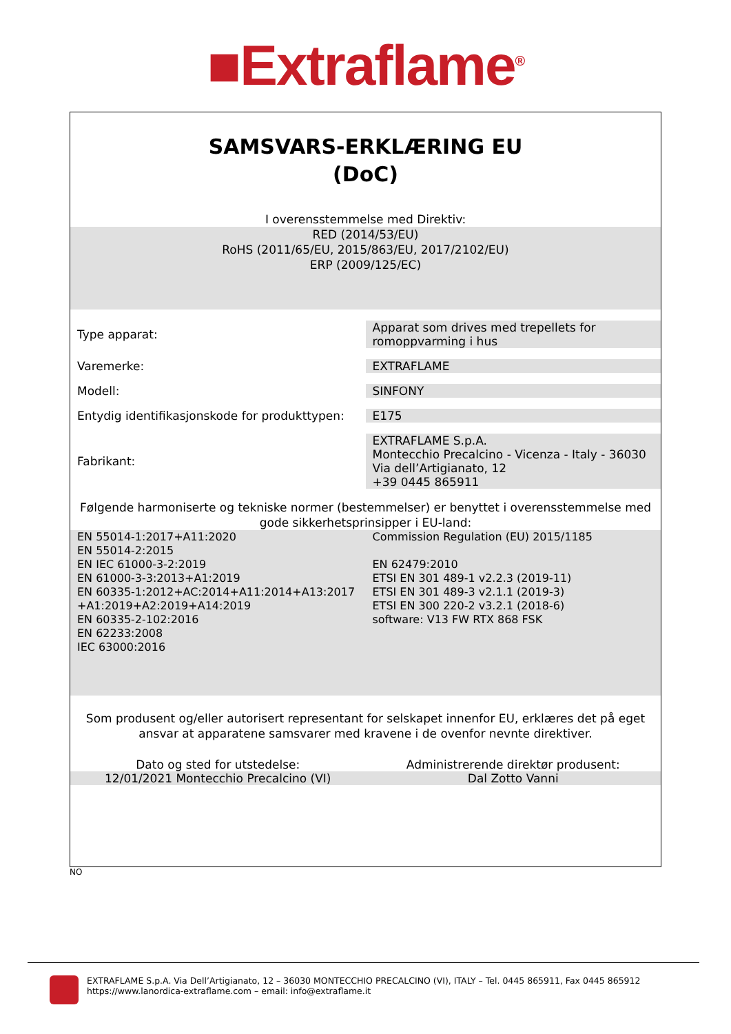■Extraflame<sup>®</sup>
SAMSVARS-ERKLÆRING EU
(DoC)
I overensstemmelse med Direktiv:
RED (2014/53/EU)
RoHS (2011/65/EU, 2015/863/EU, 2017/2102/EU)
ERP (2009/125/EC)
| Type apparat: | Apparat som drives med trepellets for romoppvarming i hus |
| Varemerke: | EXTRAFLAME |
| Modell: | SINFONY |
| Entydig identifikasjonskode for produkttypen: | E175 |
| Fabrikant: | EXTRAFLAME S.p.A. Montecchio Precalcino - Vicenza - Italy - 36030 Via dell’Artigianato, 12 +39 0445 865911 |
Følgende harmoniserte og tekniske normer (bestemmelser) er benyttet i overensstemmelse med gode sikkerhetsprinsipper i EU-land:
EN 55014-1:2017+A11:2020
EN 55014-2:2015
EN IEC 61000-3-2:2019
EN 61000-3-3:2013+A1:2019
EN 60335-1:2012+AC:2014+A11:2014+A13:2017
+A1:2019+A2:2019+A14:2019
EN 60335-2-102:2016
EN 62233:2008
IEC 63000:2016
Commission Regulation (EU) 2015/1185
EN 62479:2010
ETSI EN 301 489-1 v2.2.3 (2019-11)
ETSI EN 301 489-3 v2.1.1 (2019-3)
ETSI EN 300 220-2 v3.2.1 (2018-6)
software: V13 FW RTX 868 FSK
Som produsent og/eller autorisert representant for selskapet innenfor EU, erklæres det på eget ansvar at apparatene samsvarer med kravene i de ovenfor nevnte direktiver.
Dato og sted for utstedelse:
12/01/2021 Montecchio Precalcino (VI)
Administrerende direktør produsent:
Dal Zotto Vanni
NO
EXTRAFLAME S.p.A. Via Dell’Artigianato, 12 – 36030 MONTECCHIO PRECALCINO (VI), ITALY – Tel. 0445 865911, Fax 0445 865912
https://www.lanordica-extraflame.com – email: info@extraflame.it